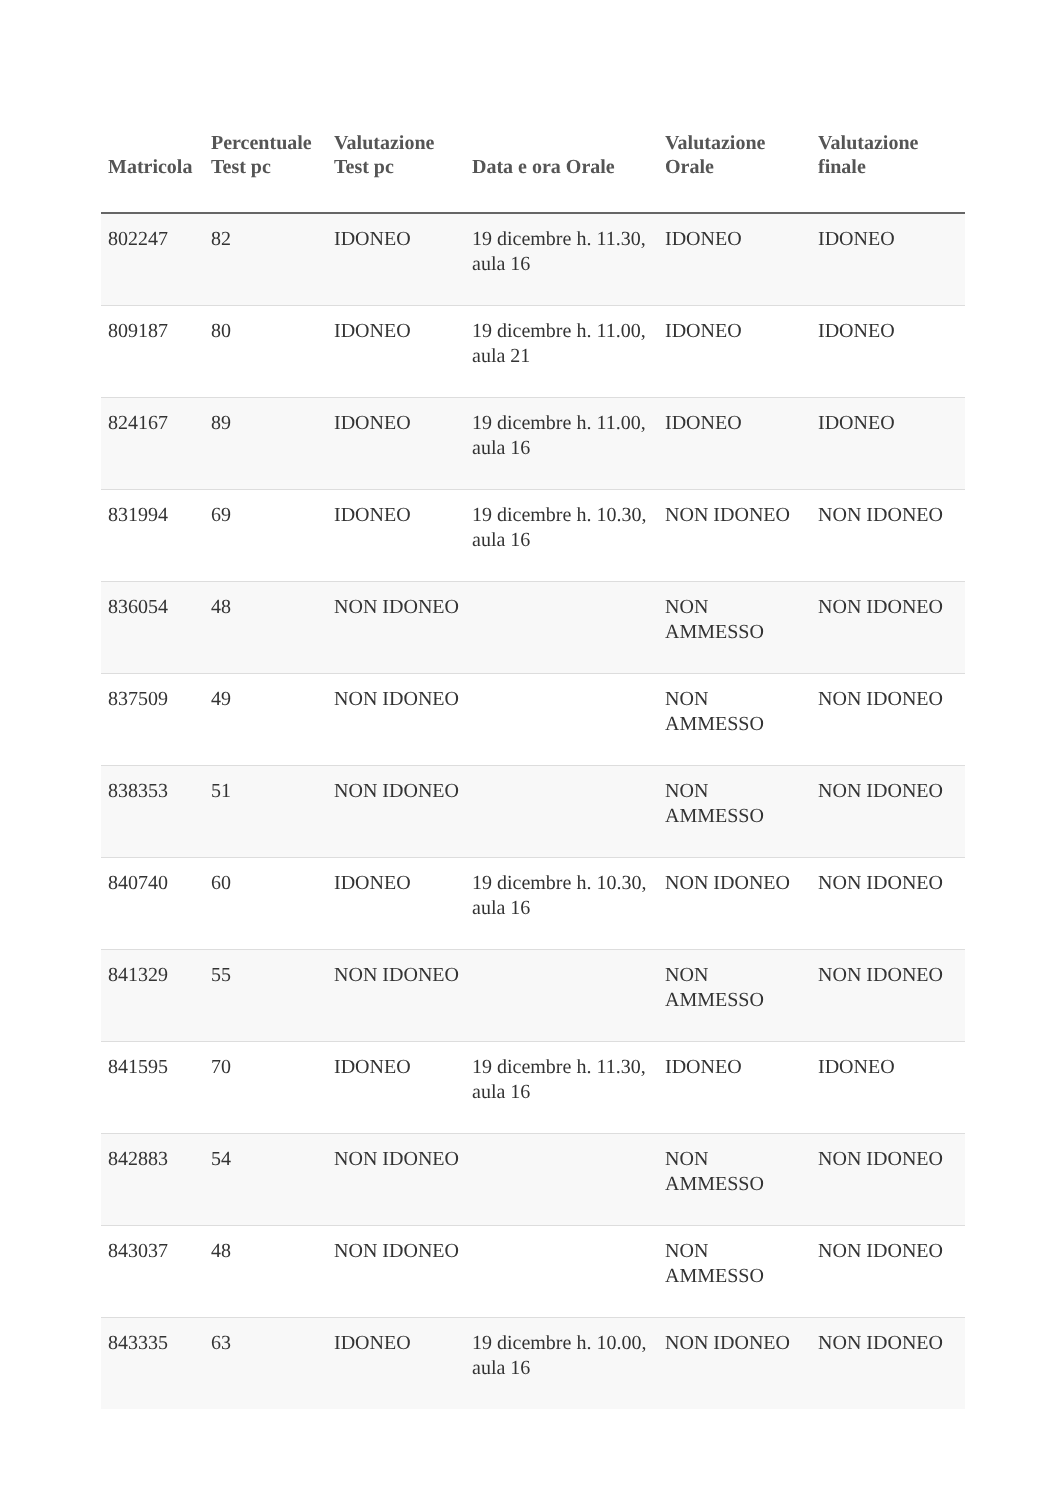| Matricola | Percentuale Test pc | Valutazione Test pc | Data e ora Orale | Valutazione Orale | Valutazione finale |
| --- | --- | --- | --- | --- | --- |
| 802247 | 82 | IDONEO | 19 dicembre h. 11.30, aula 16 | IDONEO | IDONEO |
| 809187 | 80 | IDONEO | 19 dicembre h. 11.00, aula 21 | IDONEO | IDONEO |
| 824167 | 89 | IDONEO | 19 dicembre h. 11.00, aula 16 | IDONEO | IDONEO |
| 831994 | 69 | IDONEO | 19 dicembre h. 10.30, aula 16 | NON IDONEO | NON IDONEO |
| 836054 | 48 | NON IDONEO | | NON AMMESSO | NON IDONEO |
| 837509 | 49 | NON IDONEO | | NON AMMESSO | NON IDONEO |
| 838353 | 51 | NON IDONEO | | NON AMMESSO | NON IDONEO |
| 840740 | 60 | IDONEO | 19 dicembre h. 10.30, aula 16 | NON IDONEO | NON IDONEO |
| 841329 | 55 | NON IDONEO | | NON AMMESSO | NON IDONEO |
| 841595 | 70 | IDONEO | 19 dicembre h. 11.30, aula 16 | IDONEO | IDONEO |
| 842883 | 54 | NON IDONEO | | NON AMMESSO | NON IDONEO |
| 843037 | 48 | NON IDONEO | | NON AMMESSO | NON IDONEO |
| 843335 | 63 | IDONEO | 19 dicembre h. 10.00, aula 16 | NON IDONEO | NON IDONEO |